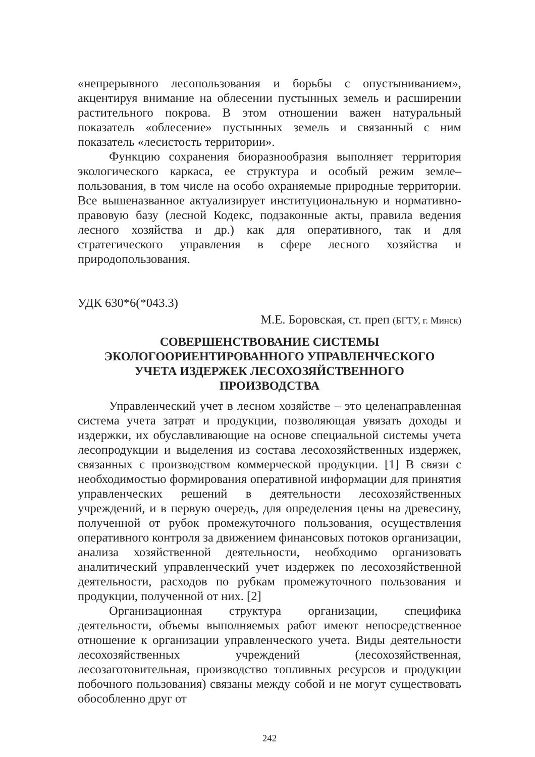«непрерывного лесопользования и борьбы с опустыниванием», акцентируя внимание на облесении пустынных земель и расширении растительного покрова. В этом отношении важен натуральный показатель «облесение» пустынных земель и связанный с ним показатель «лесистость территории».
Функцию сохранения биоразнообразия выполняет территория экологического каркаса, ее структура и особый режим земле–пользования, в том числе на особо охраняемые природные территории. Все вышеназванное актуализирует институциональную и нормативно-правовую базу (лесной Кодекс, подзаконные акты, правила ведения лесного хозяйства и др.) как для оперативного, так и для стратегического управления в сфере лесного хозяйства и природопользования.
УДК 630*6(*043.3)
М.Е. Боровская, ст. преп (БГТУ, г. Минск)
СОВЕРШЕНСТВОВАНИЕ СИСТЕМЫ
ЭКОЛОГООРИЕНТИРОВАННОГО УПРАВЛЕНЧЕСКОГО
УЧЕТА ИЗДЕРЖЕК ЛЕСОХОЗЯЙСТВЕННОГО
ПРОИЗВОДСТВА
Управленческий учет в лесном хозяйстве – это целенаправленная система учета затрат и продукции, позволяющая увязать доходы и издержки, их обуславливающие на основе специальной системы учета лесопродукции и выделения из состава лесохозяйственных издержек, связанных с производством коммерческой продукции. [1] В связи с необходимостью формирования оперативной информации для принятия управленческих решений в деятельности лесохозяйственных учреждений, и в первую очередь, для определения цены на древесину, полученной от рубок промежуточного пользования, осуществления оперативного контроля за движением финансовых потоков организации, анализа хозяйственной деятельности, необходимо организовать аналитический управленческий учет издержек по лесохозяйственной деятельности, расходов по рубкам промежуточного пользования и продукции, полученной от них. [2]
Организационная структура организации, специфика деятельности, объемы выполняемых работ имеют непосредственное отношение к организации управленческого учета. Виды деятельности лесохозяйственных учреждений (лесохозяйственная, лесозаготовительная, производство топливных ресурсов и продукции побочного пользования) связаны между собой и не могут существовать обособленно друг от
242